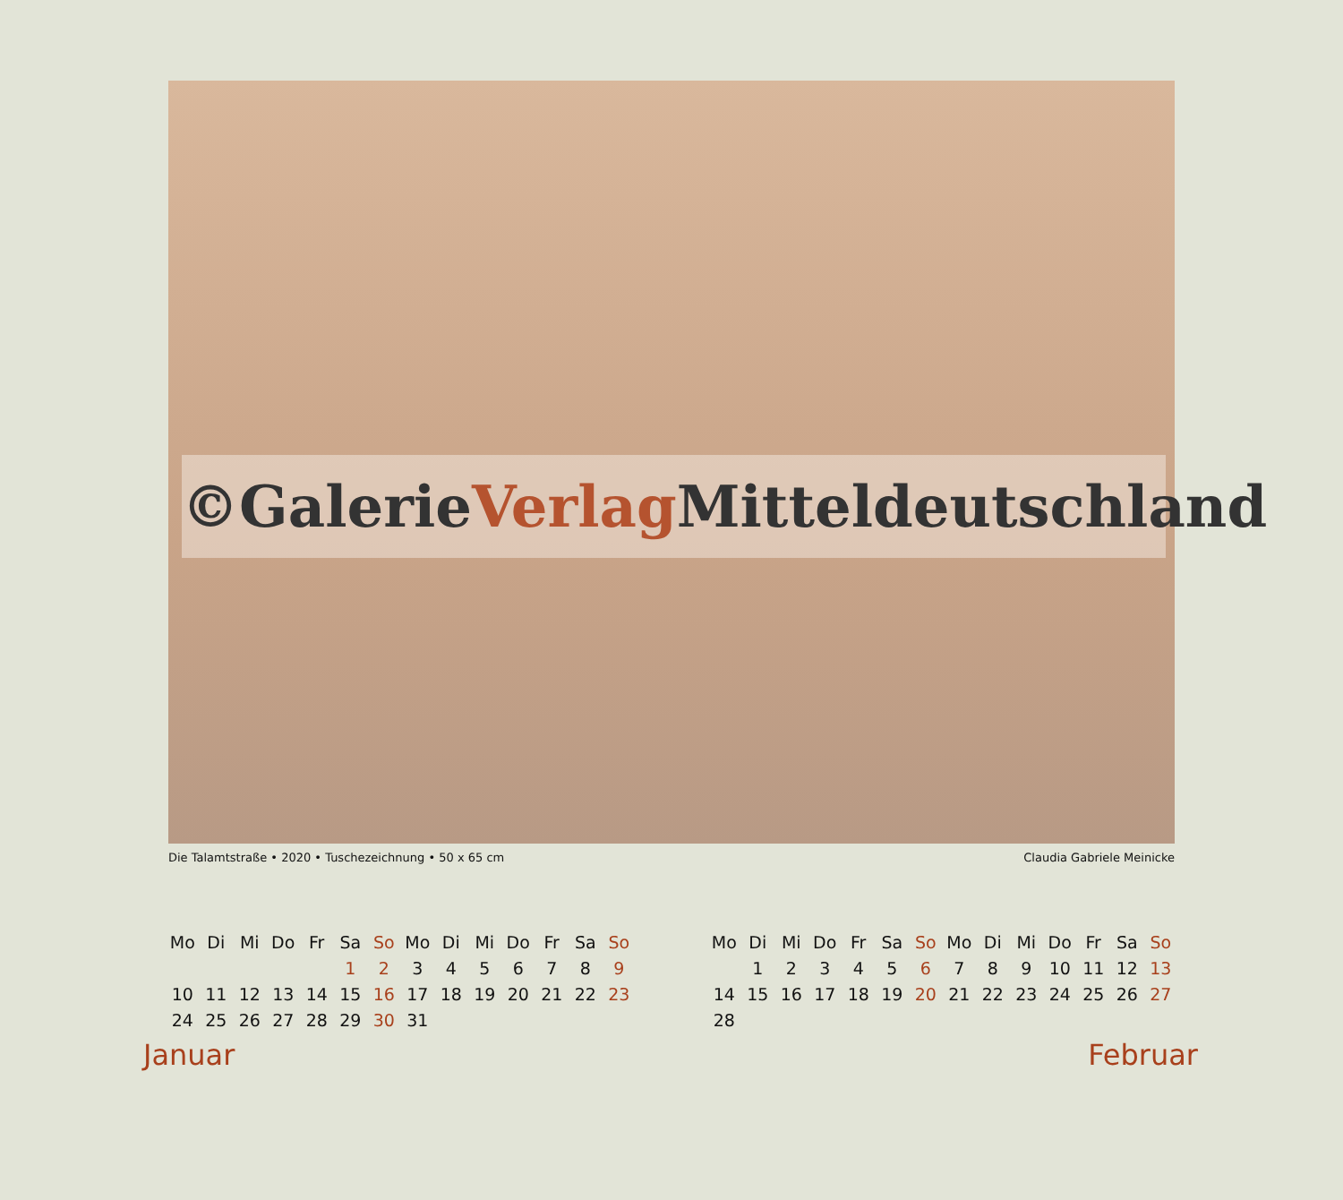©GalerieVerlag Mitteldeutschland
Die Talamtstraße • 2020 • Tuschezeichnung • 50 x 65 cm Claudia Gabriele Meinicke
| Mo | Di | Mi | Do | Fr | Sa | So | Mo | Di | Mi | Do | Fr | Sa | So |
| --- | --- | --- | --- | --- | --- | --- | --- | --- | --- | --- | --- | --- | --- |
| | | | | | 1 | 2 | 3 | 4 | 5 | 6 | 7 | 8 | 9 |
| 10 | 11 | 12 | 13 | 14 | 15 | 16 | 17 | 18 | 19 | 20 | 21 | 22 | 23 |
| 24 | 25 | 26 | 27 | 28 | 29 | 30 | 31 | | | | | | |
| Mo | Di | Mi | Do | Fr | Sa | So | Mo | Di | Mi | Do | Fr | Sa | So |
| --- | --- | --- | --- | --- | --- | --- | --- | --- | --- | --- | --- | --- | --- |
| | 1 | 2 | 3 | 4 | 5 | 6 | 7 | 8 | 9 | 10 | 11 | 12 | 13 |
| 14 | 15 | 16 | 17 | 18 | 19 | 20 | 21 | 22 | 23 | 24 | 25 | 26 | 27 |
| 28 | | | | | | | | | | | | | |
Januar Februar